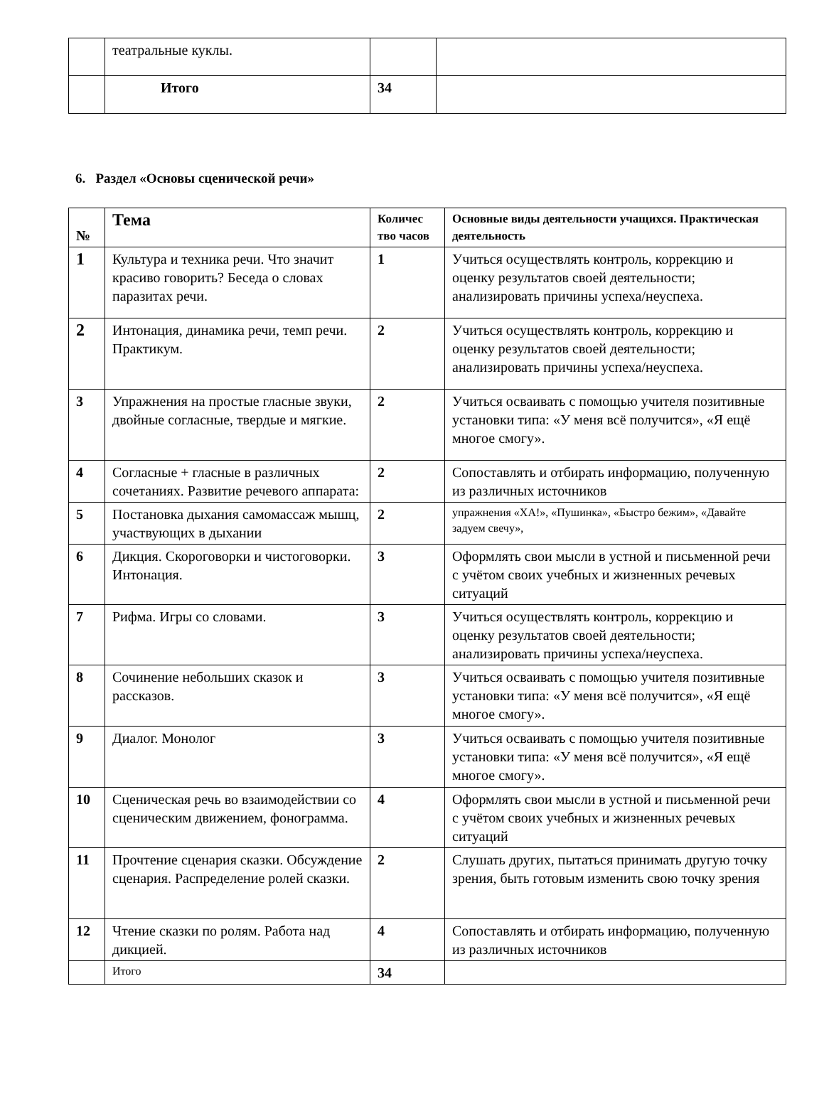| | театральные куклы. | | |
| | Итого | 34 | |
6. Раздел «Основы сценической речи»
| № | Тема | Количес тво часов | Основные виды деятельности учащихся. Практическая деятельность |
| --- | --- | --- | --- |
| 1 | Культура и техника речи. Что значит красиво говорить? Беседа о словах паразитах речи. | 1 | Учиться осуществлять контроль, коррекцию и оценку результатов своей деятельности; анализировать причины успеха/неуспеха. |
| 2 | Интонация, динамика речи, темп речи. Практикум. | 2 | Учиться осуществлять контроль, коррекцию и оценку результатов своей деятельности; анализировать причины успеха/неуспеха. |
| 3 | Упражнения на простые гласные звуки, двойные согласные, твердые и мягкие. | 2 | Учиться осваивать с помощью учителя позитивные установки типа: «У меня всё получится», «Я ещё многое смогу». |
| 4 | Согласные + гласные в различных сочетаниях. Развитие речевого аппарата: | 2 | Сопоставлять и отбирать информацию, полученную из различных источников |
| 5 | Постановка дыхания самомассаж мышц, участвующих в дыхании | 2 | упражнения «ХА!», «Пушинка», «Быстро бежим», «Давайте задуем свечу», |
| 6 | Дикция. Скороговорки и чистоговорки. Интонация. | 3 | Оформлять свои мысли в устной и письменной речи с учётом своих учебных и жизненных речевых ситуаций |
| 7 | Рифма. Игры со словами. | 3 | Учиться осуществлять контроль, коррекцию и оценку результатов своей деятельности; анализировать причины успеха/неуспеха. |
| 8 | Сочинение небольших сказок и рассказов. | 3 | Учиться осваивать с помощью учителя позитивные установки типа: «У меня всё получится», «Я ещё многое смогу». |
| 9 | Диалог. Монолог | 3 | Учиться осваивать с помощью учителя позитивные установки типа: «У меня всё получится», «Я ещё многое смогу». |
| 10 | Сценическая речь во взаимодействии со сценическим движением, фонограмма. | 4 | Оформлять свои мысли в устной и письменной речи с учётом своих учебных и жизненных речевых ситуаций |
| 11 | Прочтение сценария сказки. Обсуждение сценария. Распределение ролей сказки. | 2 | Слушать других, пытаться принимать другую точку зрения, быть готовым изменить свою точку зрения |
| 12 | Чтение сказки по ролям. Работа над дикцией. | 4 | Сопоставлять и отбирать информацию, полученную из различных источников |
| | Итого | 34 | |